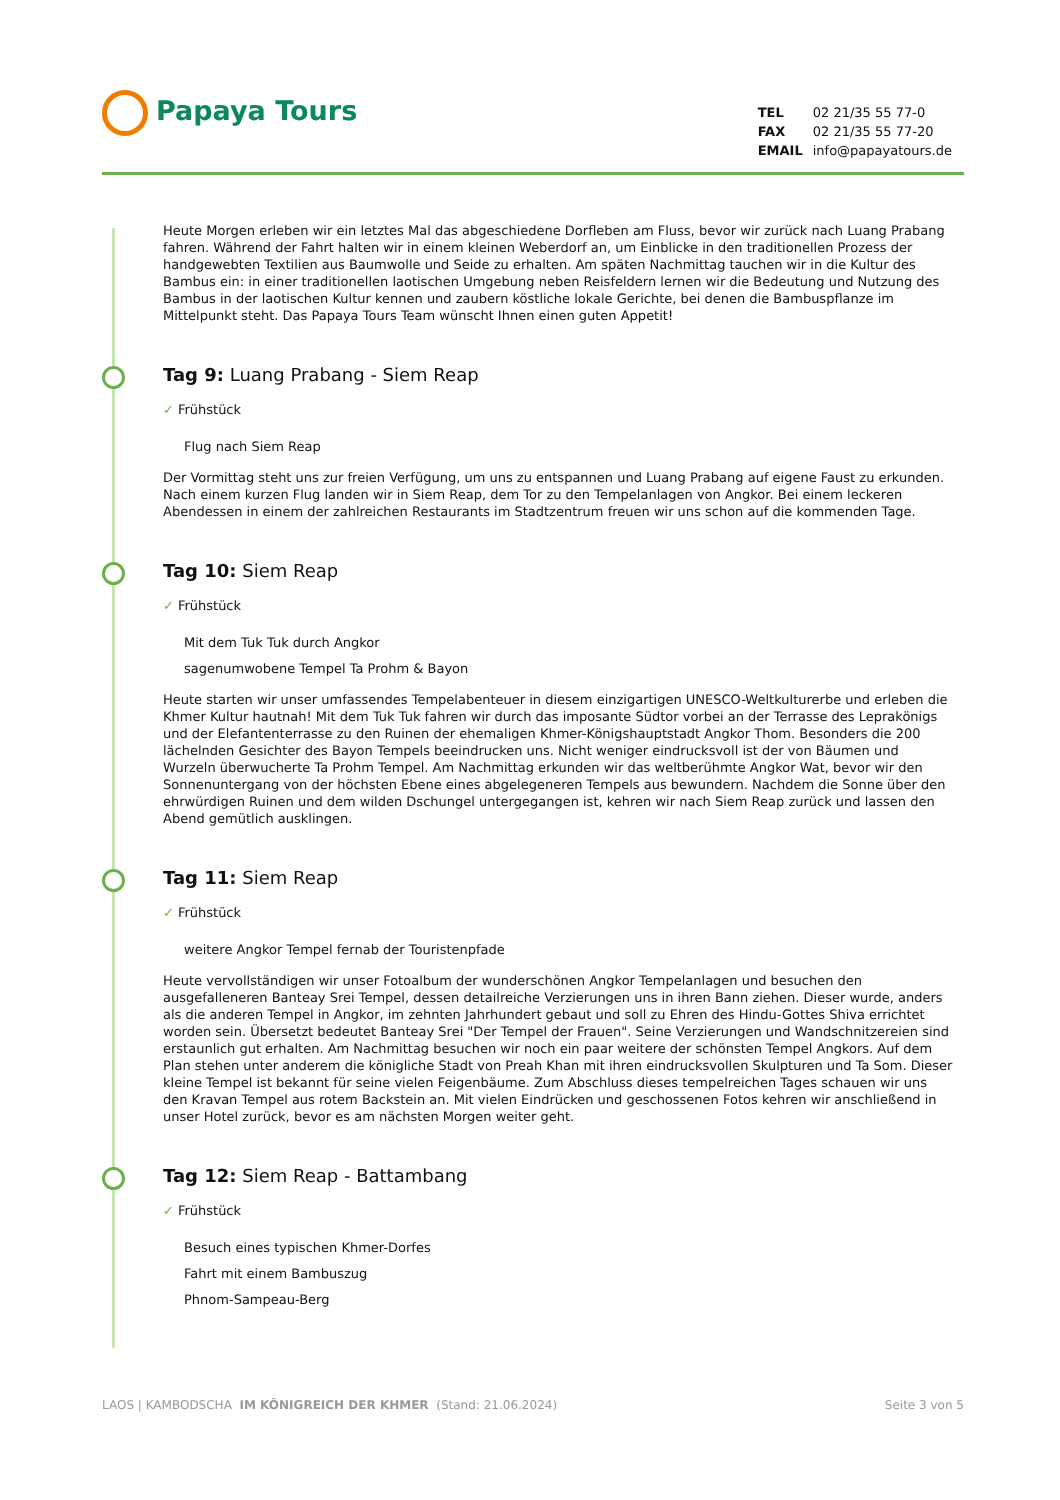Papaya Tours
| TEL | 02 21/35 55 77-0 |
| FAX | 02 21/35 55 77-20 |
| EMAIL | info@papayatours.de |
Heute Morgen erleben wir ein letztes Mal das abgeschiedene Dorfleben am Fluss, bevor wir zurück nach Luang Prabang fahren. Während der Fahrt halten wir in einem kleinen Weberdorf an, um Einblicke in den traditionellen Prozess der handgewebten Textilien aus Baumwolle und Seide zu erhalten. Am späten Nachmittag tauchen wir in die Kultur des Bambus ein: in einer traditionellen laotischen Umgebung neben Reisfeldern lernen wir die Bedeutung und Nutzung des Bambus in der laotischen Kultur kennen und zaubern köstliche lokale Gerichte, bei denen die Bambuspflanze im Mittelpunkt steht. Das Papaya Tours Team wünscht Ihnen einen guten Appetit!
Tag 9: Luang Prabang - Siem Reap
✓ Frühstück
Flug nach Siem Reap
Der Vormittag steht uns zur freien Verfügung, um uns zu entspannen und Luang Prabang auf eigene Faust zu erkunden. Nach einem kurzen Flug landen wir in Siem Reap, dem Tor zu den Tempelanlagen von Angkor. Bei einem leckeren Abendessen in einem der zahlreichen Restaurants im Stadtzentrum freuen wir uns schon auf die kommenden Tage.
Tag 10: Siem Reap
✓ Frühstück
Mit dem Tuk Tuk durch Angkor
sagenumwobene Tempel Ta Prohm & Bayon
Heute starten wir unser umfassendes Tempelabenteuer in diesem einzigartigen UNESCO-Weltkulturerbe und erleben die Khmer Kultur hautnah! Mit dem Tuk Tuk fahren wir durch das imposante Südtor vorbei an der Terrasse des Leprakönigs und der Elefantenterrasse zu den Ruinen der ehemaligen Khmer-Königshauptstadt Angkor Thom. Besonders die 200 lächelnden Gesichter des Bayon Tempels beeindrucken uns. Nicht weniger eindrucksvoll ist der von Bäumen und Wurzeln überwucherte Ta Prohm Tempel. Am Nachmittag erkunden wir das weltberühmte Angkor Wat, bevor wir den Sonnenuntergang von der höchsten Ebene eines abgelegeneren Tempels aus bewundern. Nachdem die Sonne über den ehrwürdigen Ruinen und dem wilden Dschungel untergegangen ist, kehren wir nach Siem Reap zurück und lassen den Abend gemütlich ausklingen.
Tag 11: Siem Reap
✓ Frühstück
weitere Angkor Tempel fernab der Touristenpfade
Heute vervollständigen wir unser Fotoalbum der wunderschönen Angkor Tempelanlagen und besuchen den ausgefalleneren Banteay Srei Tempel, dessen detailreiche Verzierungen uns in ihren Bann ziehen. Dieser wurde, anders als die anderen Tempel in Angkor, im zehnten Jahrhundert gebaut und soll zu Ehren des Hindu-Gottes Shiva errichtet worden sein. Übersetzt bedeutet Banteay Srei "Der Tempel der Frauen". Seine Verzierungen und Wandschnitzereien sind erstaunlich gut erhalten. Am Nachmittag besuchen wir noch ein paar weitere der schönsten Tempel Angkors. Auf dem Plan stehen unter anderem die königliche Stadt von Preah Khan mit ihren eindrucksvollen Skulpturen und Ta Som. Dieser kleine Tempel ist bekannt für seine vielen Feigenbäume. Zum Abschluss dieses tempelreichen Tages schauen wir uns den Kravan Tempel aus rotem Backstein an. Mit vielen Eindrücken und geschossenen Fotos kehren wir anschließend in unser Hotel zurück, bevor es am nächsten Morgen weiter geht.
Tag 12: Siem Reap - Battambang
✓ Frühstück
Besuch eines typischen Khmer-Dorfes
Fahrt mit einem Bambuszug
Phnom-Sampeau-Berg
Seite 3 von 5 LAOS | KAMBODSCHA IM KÖNIGREICH DER KHMER (Stand: 21.06.2024)